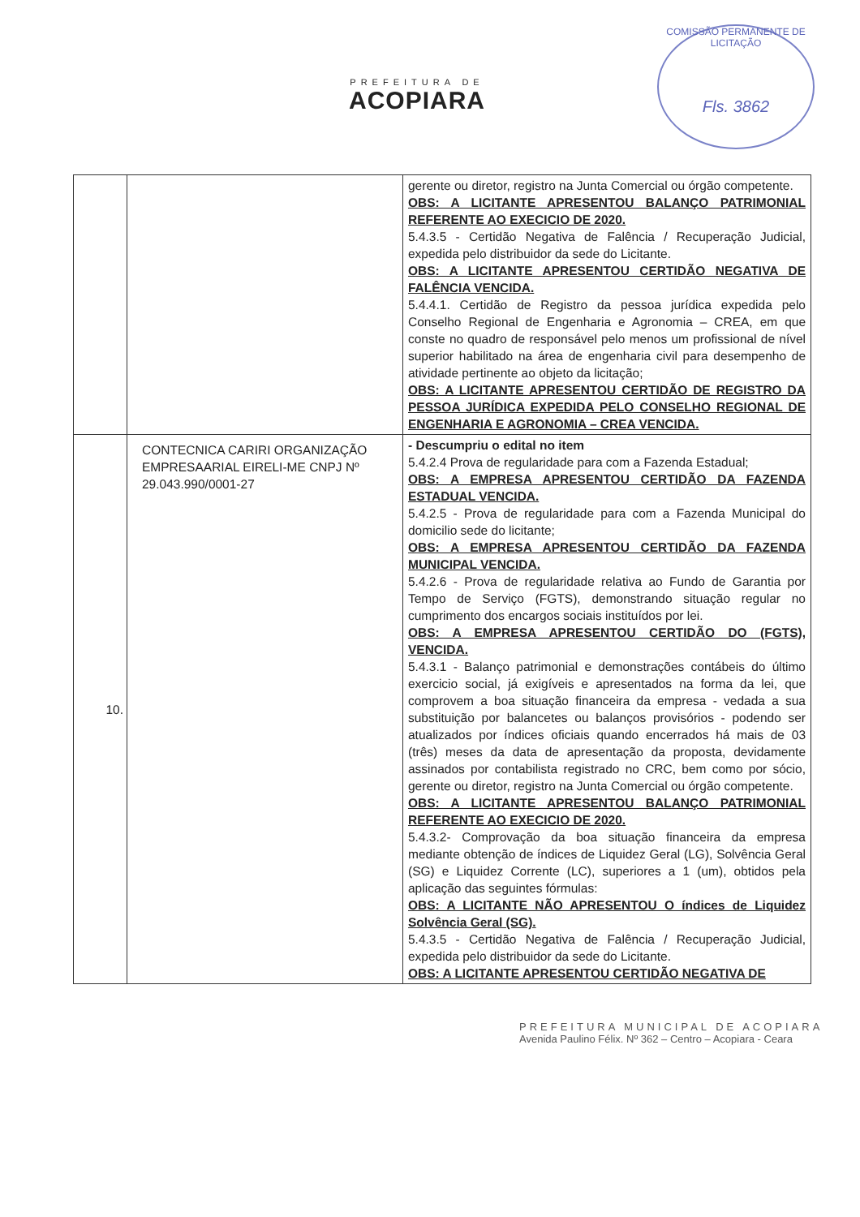PREFEITURA DE
ACOPIARA
COMISSÃO PERMANENTE DE LICITAÇÃO
Fls. 3862
| | | gerente ou diretor, registro na Junta Comercial ou órgão competente. OBS: A LICITANTE APRESENTOU BALANÇO PATRIMONIAL REFERENTE AO EXECICIO DE 2020. 5.4.3.5 - Certidão Negativa de Falência / Recuperação Judicial, expedida pelo distribuidor da sede do Licitante. OBS: A LICITANTE APRESENTOU CERTIDÃO NEGATIVA DE FALÊNCIA VENCIDA. 5.4.4.1. Certidão de Registro da pessoa jurídica expedida pelo Conselho Regional de Engenharia e Agronomia – CREA, em que conste no quadro de responsável pelo menos um profissional de nível superior habilitado na área de engenharia civil para desempenho de atividade pertinente ao objeto da licitação; OBS: A LICITANTE APRESENTOU CERTIDÃO DE REGISTRO DA PESSOA JURÍDICA EXPEDIDA PELO CONSELHO REGIONAL DE ENGENHARIA E AGRONOMIA – CREA VENCIDA. |
| 10. | CONTECNICA CARIRI ORGANIZAÇÃO EMPRESAARIAL EIRELI-ME CNPJ Nº 29.043.990/0001-27 | - Descumpriu o edital no item 5.4.2.4 Prova de regularidade para com a Fazenda Estadual; OBS: A EMPRESA APRESENTOU CERTIDÃO DA FAZENDA ESTADUAL VENCIDA. 5.4.2.5 - Prova de regularidade para com a Fazenda Municipal do domicilio sede do licitante; OBS: A EMPRESA APRESENTOU CERTIDÃO DA FAZENDA MUNICIPAL VENCIDA. 5.4.2.6 - Prova de regularidade relativa ao Fundo de Garantia por Tempo de Serviço (FGTS), demonstrando situação regular no cumprimento dos encargos sociais instituídos por lei. OBS: A EMPRESA APRESENTOU CERTIDÃO DO (FGTS), VENCIDA. 5.4.3.1 - Balanço patrimonial e demonstrações contábeis do último exercicio social, já exigíveis e apresentados na forma da lei, que comprovem a boa situação financeira da empresa - vedada a sua substituição por balancetes ou balanços provisórios - podendo ser atualizados por índices oficiais quando encerrados há mais de 03 (três) meses da data de apresentação da proposta, devidamente assinados por contabilista registrado no CRC, bem como por sócio, gerente ou diretor, registro na Junta Comercial ou órgão competente. OBS: A LICITANTE APRESENTOU BALANÇO PATRIMONIAL REFERENTE AO EXECICIO DE 2020. 5.4.3.2- Comprovação da boa situação financeira da empresa mediante obtenção de índices de Liquidez Geral (LG), Solvência Geral (SG) e Liquidez Corrente (LC), superiores a 1 (um), obtidos pela aplicação das seguintes fórmulas: OBS: A LICITANTE NÃO APRESENTOU O índices de Liquidez Solvência Geral (SG). 5.4.3.5 - Certidão Negativa de Falência / Recuperação Judicial, expedida pelo distribuidor da sede do Licitante. OBS: A LICITANTE APRESENTOU CERTIDÃO NEGATIVA DE |
PREFEITURA MUNICIPAL DE ACOPIARA
Avenida Paulino Félix. Nº 362 – Centro – Acopiara - Ceara